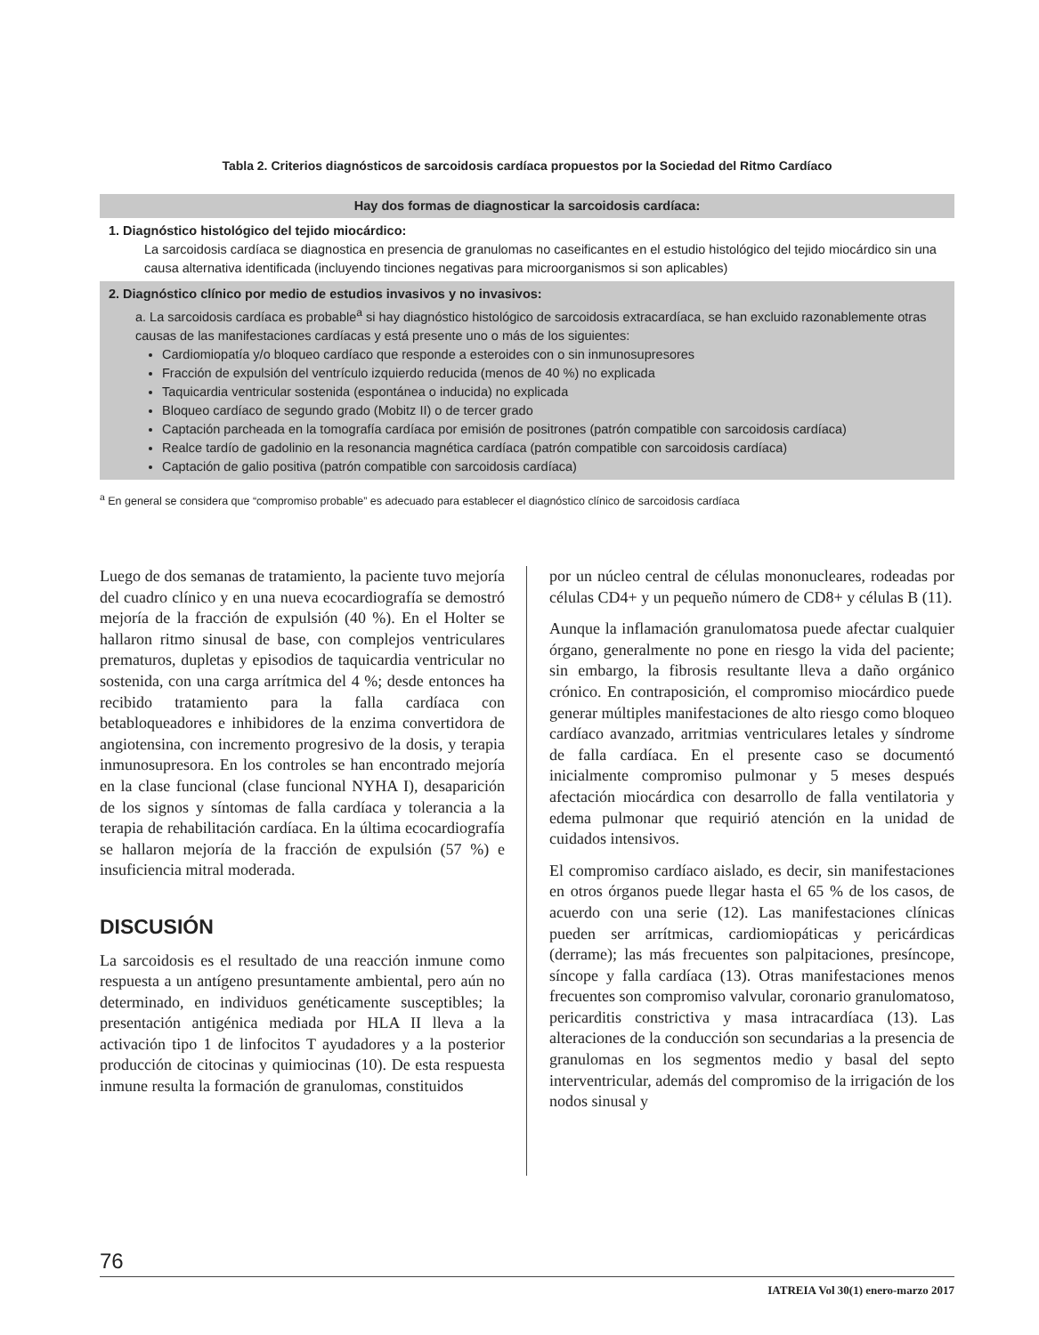Tabla 2. Criterios diagnósticos de sarcoidosis cardíaca propuestos por la Sociedad del Ritmo Cardíaco
| Hay dos formas de diagnosticar la sarcoidosis cardíaca: |
| --- |
| 1. Diagnóstico histológico del tejido miocárdico: La sarcoidosis cardíaca se diagnostica en presencia de granulomas no caseificantes en el estudio histológico del tejido miocárdico sin una causa alternativa identificada (incluyendo tinciones negativas para microorganismos si son aplicables) |
| 2. Diagnóstico clínico por medio de estudios invasivos y no invasivos: a. La sarcoidosis cardíaca es probable<sup>a</sup> si hay diagnóstico histológico de sarcoidosis extracardíaca, se han excluido razonablemente otras causas de las manifestaciones cardíacas y está presente uno o más de los siguientes: Cardiomiopatía y/o bloqueo cardíaco que responde a esteroides con o sin inmunosupresores Fracción de expulsión del ventrículo izquierdo reducida (menos de 40 %) no explicada Taquicardia ventricular sostenida (espontánea o inducida) no explicada Bloqueo cardíaco de segundo grado (Mobitz II) o de tercer grado Captación parcheada en la tomografía cardíaca por emisión de positrones (patrón compatible con sarcoidosis cardíaca) Realce tardío de gadolinio en la resonancia magnética cardíaca (patrón compatible con sarcoidosis cardíaca) Captación de galio positiva (patrón compatible con sarcoidosis cardíaca) |
<sup>a</sup> En general se considera que “compromiso probable” es adecuado para establecer el diagnóstico clínico de sarcoidosis cardíaca
Luego de dos semanas de tratamiento, la paciente tuvo mejoría del cuadro clínico y en una nueva ecocardiografía se demostró mejoría de la fracción de expulsión (40 %). En el Holter se hallaron ritmo sinusal de base, con complejos ventriculares prematuros, dupletas y episodios de taquicardia ventricular no sostenida, con una carga arrítmica del 4 %; desde entonces ha recibido tratamiento para la falla cardíaca con betabloqueadores e inhibidores de la enzima convertidora de angiotensina, con incremento progresivo de la dosis, y terapia inmunosupresora. En los controles se han encontrado mejoría en la clase funcional (clase funcional NYHA I), desaparición de los signos y síntomas de falla cardíaca y tolerancia a la terapia de rehabilitación cardíaca. En la última ecocardiografía se hallaron mejoría de la fracción de expulsión (57 %) e insuficiencia mitral moderada.
DISCUSIÓN
La sarcoidosis es el resultado de una reacción inmune como respuesta a un antígeno presuntamente ambiental, pero aún no determinado, en individuos genéticamente susceptibles; la presentación antigénica mediada por HLA II lleva a la activación tipo 1 de linfocitos T ayudadores y a la posterior producción de citocinas y quimiocinas (10). De esta respuesta inmune resulta la formación de granulomas, constituidos
por un núcleo central de células mononucleares, rodeadas por células CD4+ y un pequeño número de CD8+ y células B (11).
Aunque la inflamación granulomatosa puede afectar cualquier órgano, generalmente no pone en riesgo la vida del paciente; sin embargo, la fibrosis resultante lleva a daño orgánico crónico. En contraposición, el compromiso miocárdico puede generar múltiples manifestaciones de alto riesgo como bloqueo cardíaco avanzado, arritmias ventriculares letales y síndrome de falla cardíaca. En el presente caso se documentó inicialmente compromiso pulmonar y 5 meses después afectación miocárdica con desarrollo de falla ventilatoria y edema pulmonar que requirió atención en la unidad de cuidados intensivos.
El compromiso cardíaco aislado, es decir, sin manifestaciones en otros órganos puede llegar hasta el 65 % de los casos, de acuerdo con una serie (12). Las manifestaciones clínicas pueden ser arrítmicas, cardiomiopáticas y pericárdicas (derrame); las más frecuentes son palpitaciones, presíncope, síncope y falla cardíaca (13). Otras manifestaciones menos frecuentes son compromiso valvular, coronario granulomatoso, pericarditis constrictiva y masa intracardíaca (13). Las alteraciones de la conducción son secundarias a la presencia de granulomas en los segmentos medio y basal del septo interventricular, además del compromiso de la irrigación de los nodos sinusal y
76
IATREIA Vol 30(1) enero-marzo 2017